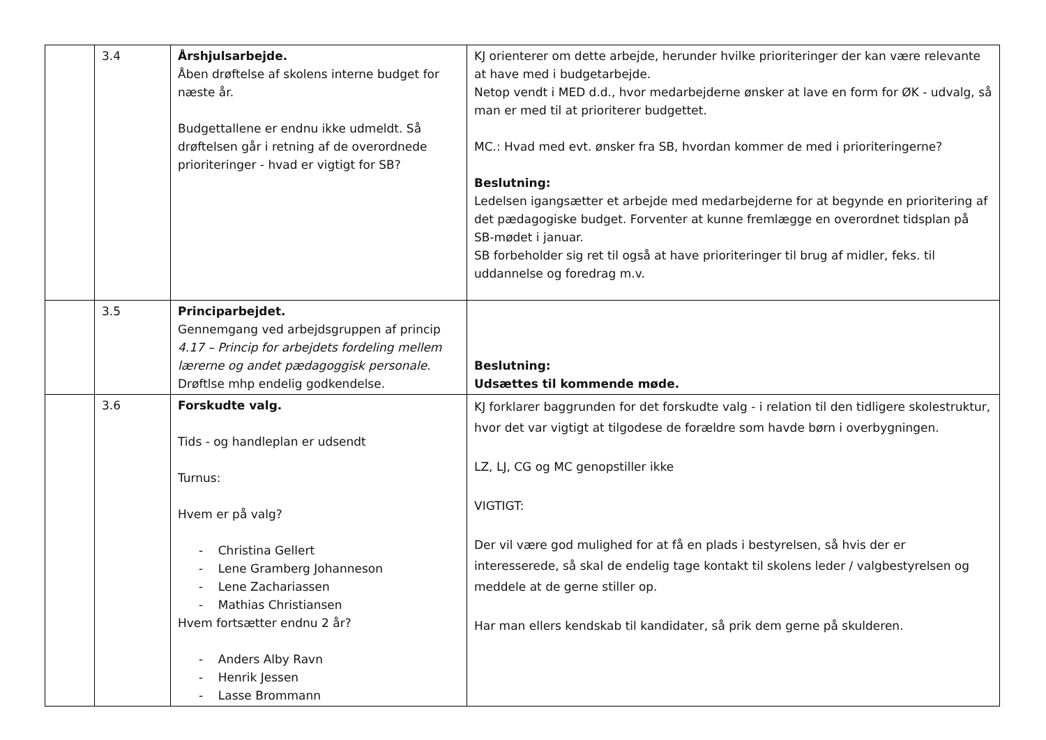| | 3.4 | Årshjulsarbejde. Åben drøftelse af skolens interne budget for næste år. Budgettallene er endnu ikke udmeldt. Så drøftelsen går i retning af de overordnede prioriteringer - hvad er vigtigt for SB? | KJ orienterer om dette arbejde, herunder hvilke prioriteringer der kan være relevante at have med i budgetarbejde. Netop vendt i MED d.d., hvor medarbejderne ønsker at lave en form for ØK - udvalg, så man er med til at prioriterer budgettet. MC.: Hvad med evt. ønsker fra SB, hvordan kommer de med i prioriteringerne? Beslutning: Ledelsen igangsætter et arbejde med medarbejderne for at begynde en prioritering af det pædagogiske budget. Forventer at kunne fremlægge en overordnet tidsplan på SB-mødet i januar. SB forbeholder sig ret til også at have prioriteringer til brug af midler, feks. til uddannelse og foredrag m.v. |
| | 3.5 | Principarbejdet. Gennemgang ved arbejdsgruppen af princip 4.17 – Princip for arbejdets fordeling mellem lærerne og andet pædagoggisk personale. Drøftlse mhp endelig godkendelse. | Beslutning: Udsættes til kommende møde. |
| | 3.6 | Forskudte valg. Tids - og handleplan er udsendt Turnus: Hvem er på valg? - Christina Gellert - Lene Gramberg Johanneson - Lene Zachariassen - Mathias Christiansen Hvem fortsætter endnu 2 år? - Anders Alby Ravn - Henrik Jessen - Lasse Brommann | KJ forklarer baggrunden for det forskudte valg - i relation til den tidligere skolestruktur, hvor det var vigtigt at tilgodese de forældre som havde børn i overbygningen. LZ, LJ, CG og MC genopstiller ikke VIGTIGT: Der vil være god mulighed for at få en plads i bestyrelsen, så hvis der er interesserede, så skal de endelig tage kontakt til skolens leder / valgbestyrelsen og meddele at de gerne stiller op. Har man ellers kendskab til kandidater, så prik dem gerne på skulderen. |